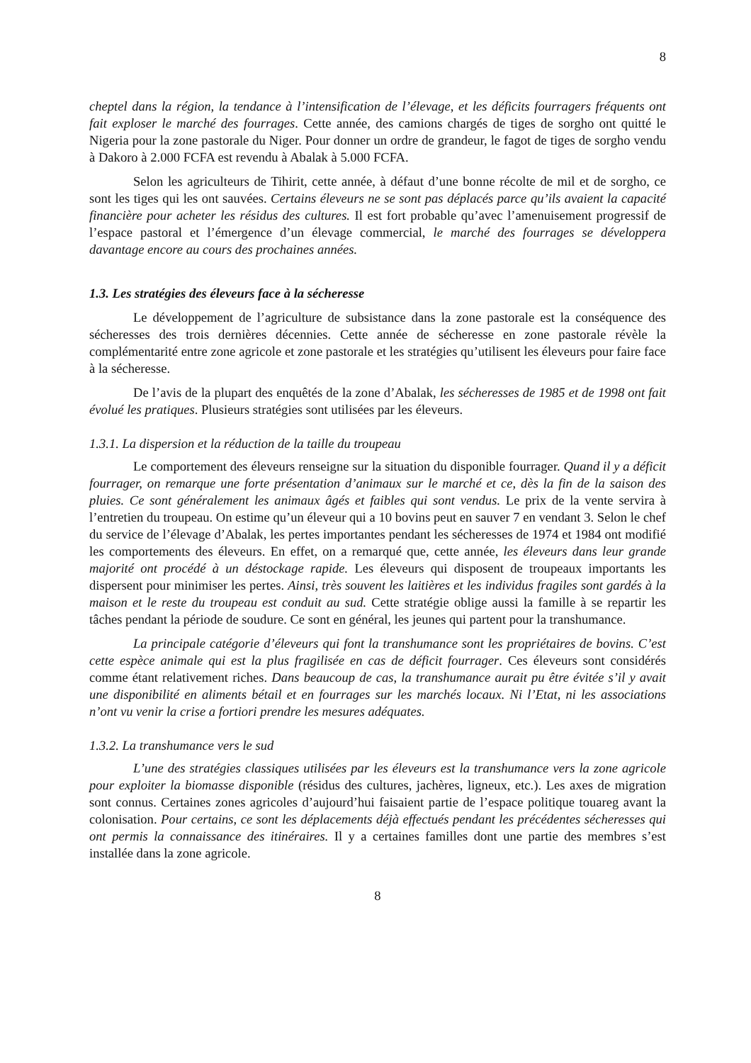8
cheptel dans la région, la tendance à l’intensification de l’élevage, et les déficits fourragers fréquents ont fait exploser le marché des fourrages. Cette année, des camions chargés de tiges de sorgho ont quitté le Nigeria pour la zone pastorale du Niger. Pour donner un ordre de grandeur, le fagot de tiges de sorgho vendu à Dakoro à 2.000 FCFA est revendu à Abalak à 5.000 FCFA.
Selon les agriculteurs de Tihirit, cette année, à défaut d’une bonne récolte de mil et de sorgho, ce sont les tiges qui les ont sauvées. Certains éleveurs ne se sont pas déplacés parce qu’ils avaient la capacité financière pour acheter les résidus des cultures. Il est fort probable qu’avec l’amenuisement progressif de l’espace pastoral et l’émergence d’un élevage commercial, le marché des fourrages se développera davantage encore au cours des prochaines années.
1.3. Les stratégies des éleveurs face à la sécheresse
Le développement de l’agriculture de subsistance dans la zone pastorale est la conséquence des sécheresses des trois dernières décennies. Cette année de sécheresse en zone pastorale révèle la complémentarité entre zone agricole et zone pastorale et les stratégies qu’utilisent les éleveurs pour faire face à la sécheresse.
De l’avis de la plupart des enquêtés de la zone d’Abalak, les sécheresses de 1985 et de 1998 ont fait évolué les pratiques. Plusieurs stratégies sont utilisées par les éleveurs.
1.3.1. La dispersion et la réduction de la taille du troupeau
Le comportement des éleveurs renseigne sur la situation du disponible fourrager. Quand il y a déficit fourrager, on remarque une forte présentation d’animaux sur le marché et ce, dès la fin de la saison des pluies. Ce sont généralement les animaux âgés et faibles qui sont vendus. Le prix de la vente servira à l’entretien du troupeau. On estime qu’un éleveur qui a 10 bovins peut en sauver 7 en vendant 3. Selon le chef du service de l’élevage d’Abalak, les pertes importantes pendant les sécheresses de 1974 et 1984 ont modifié les comportements des éleveurs. En effet, on a remarqué que, cette année, les éleveurs dans leur grande majorité ont procédé à un déstockage rapide. Les éleveurs qui disposent de troupeaux importants les dispersent pour minimiser les pertes. Ainsi, très souvent les laitières et les individus fragiles sont gardés à la maison et le reste du troupeau est conduit au sud. Cette stratégie oblige aussi la famille à se repartir les tâches pendant la période de soudure. Ce sont en général, les jeunes qui partent pour la transhumance.
La principale catégorie d’éleveurs qui font la transhumance sont les propriétaires de bovins. C’est cette espèce animale qui est la plus fragilisée en cas de déficit fourrager. Ces éleveurs sont considérés comme étant relativement riches. Dans beaucoup de cas, la transhumance aurait pu être évitée s’il y avait une disponibilité en aliments bétail et en fourrages sur les marchés locaux. Ni l’Etat, ni les associations n’ont vu venir la crise a fortiori prendre les mesures adéquates.
1.3.2. La transhumance vers le sud
L’une des stratégies classiques utilisées par les éleveurs est la transhumance vers la zone agricole pour exploiter la biomasse disponible (résidus des cultures, jachères, ligneux, etc.). Les axes de migration sont connus. Certaines zones agricoles d’aujourd’hui faisaient partie de l’espace politique touareg avant la colonisation. Pour certains, ce sont les déplacements déjà effectués pendant les précédentes sécheresses qui ont permis la connaissance des itinéraires. Il y a certaines familles dont une partie des membres s’est installée dans la zone agricole.
8